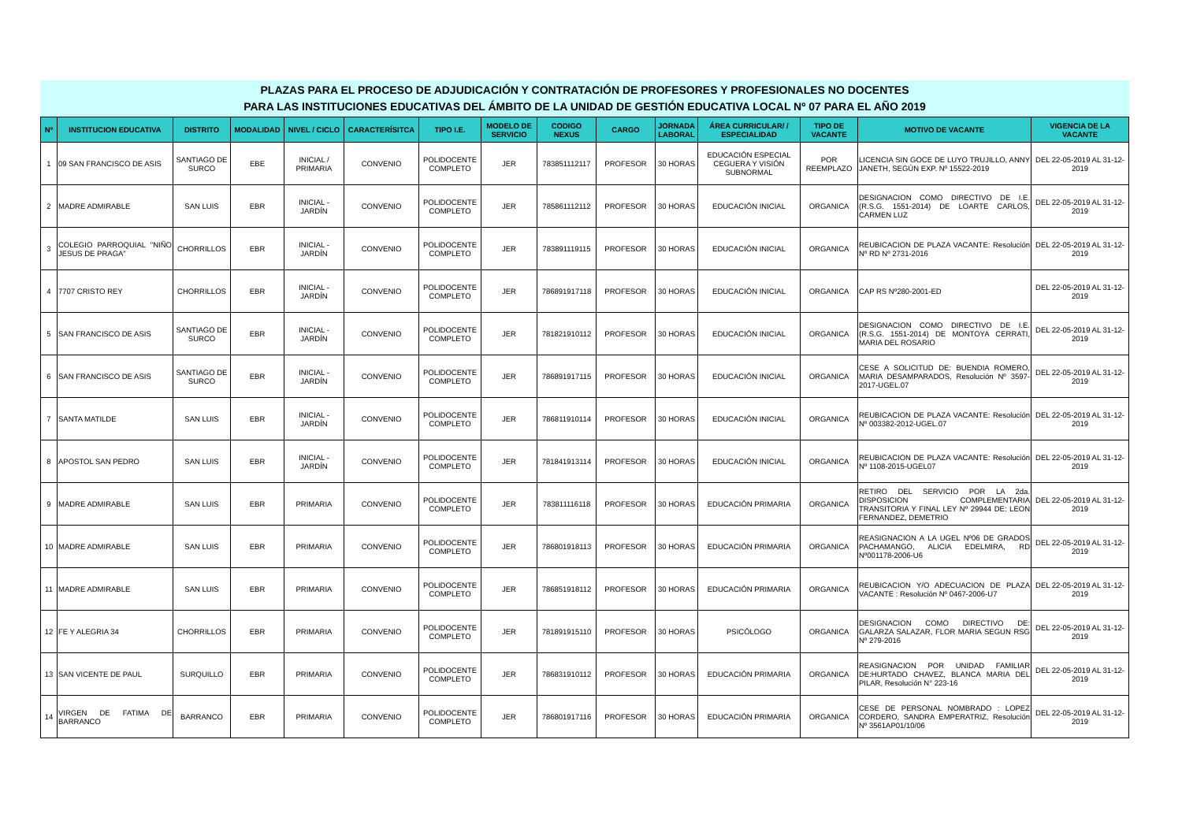PLAZAS PARA EL PROCESO DE ADJUDICACIÓN Y CONTRATACIÓN DE PROFESORES Y PROFESIONALES NO DOCENTES
PARA LAS INSTITUCIONES EDUCATIVAS DEL ÁMBITO DE LA UNIDAD DE GESTIÓN EDUCATIVA LOCAL Nº 07 PARA EL AÑO 2019
| Nº | INSTITUCION EDUCATIVA | DISTRITO | MODALIDAD | NIVEL / CICLO | CARACTERÍSITCA | TIPO I.E. | MODELO DE SERVICIO | CODIGO NEXUS | CARGO | JORNADA LABORAL | ÁREA CURRICULAR/ / ESPECIALIDAD | TIPO DE VACANTE | MOTIVO DE VACANTE | VIGENCIA DE LA VACANTE |
| --- | --- | --- | --- | --- | --- | --- | --- | --- | --- | --- | --- | --- | --- | --- |
| 1 | 09 SAN FRANCISCO DE ASIS | SANTIAGO DE SURCO | EBE | INICIAL / PRIMARIA | CONVENIO | POLIDOCENTE COMPLETO | JER | 783851112117 | PROFESOR | 30 HORAS | EDUCACIÓN ESPECIAL CEGUERA Y VISIÓN SUBNORMAL | POR REEMPLAZO | LICENCIA SIN GOCE DE LUYO TRUJILLO, ANNY JANETH, SEGÚN EXP. Nº 15522-2019 | DEL 22-05-2019 AL 31-12-2019 |
| 2 | MADRE ADMIRABLE | SAN LUIS | EBR | INICIAL - JARDÍN | CONVENIO | POLIDOCENTE COMPLETO | JER | 785861112112 | PROFESOR | 30 HORAS | EDUCACIÓN INICIAL | ORGANICA | DESIGNACION COMO DIRECTIVO DE I.E. (R.S.G. 1551-2014) DE LOARTE CARLOS, CARMEN LUZ | DEL 22-05-2019 AL 31-12-2019 |
| 3 | COLEGIO PARROQUIAL "NIÑO JESUS DE PRAGA" | CHORRILLOS | EBR | INICIAL - JARDÍN | CONVENIO | POLIDOCENTE COMPLETO | JER | 783891119115 | PROFESOR | 30 HORAS | EDUCACIÓN INICIAL | ORGANICA | REUBICACION DE PLAZA VACANTE: Resolución Nº RD Nº 2731-2016 | DEL 22-05-2019 AL 31-12-2019 |
| 4 | 7707 CRISTO REY | CHORRILLOS | EBR | INICIAL - JARDÍN | CONVENIO | POLIDOCENTE COMPLETO | JER | 786891917118 | PROFESOR | 30 HORAS | EDUCACIÓN INICIAL | ORGANICA | CAP RS Nº280-2001-ED | DEL 22-05-2019 AL 31-12-2019 |
| 5 | SAN FRANCISCO DE ASIS | SANTIAGO DE SURCO | EBR | INICIAL - JARDÍN | CONVENIO | POLIDOCENTE COMPLETO | JER | 781821910112 | PROFESOR | 30 HORAS | EDUCACIÓN INICIAL | ORGANICA | DESIGNACION COMO DIRECTIVO DE I.E. (R.S.G. 1551-2014) DE MONTOYA CERRATI, MARIA DEL ROSARIO | DEL 22-05-2019 AL 31-12-2019 |
| 6 | SAN FRANCISCO DE ASIS | SANTIAGO DE SURCO | EBR | INICIAL - JARDÍN | CONVENIO | POLIDOCENTE COMPLETO | JER | 786891917115 | PROFESOR | 30 HORAS | EDUCACIÓN INICIAL | ORGANICA | CESE A SOLICITUD DE: BUENDIA ROMERO, MARIA DESAMPARADOS, Resolución Nº 3597-2017-UGEL.07 | DEL 22-05-2019 AL 31-12-2019 |
| 7 | SANTA MATILDE | SAN LUIS | EBR | INICIAL - JARDÍN | CONVENIO | POLIDOCENTE COMPLETO | JER | 786811910114 | PROFESOR | 30 HORAS | EDUCACIÓN INICIAL | ORGANICA | REUBICACION DE PLAZA VACANTE: Resolución Nº 003382-2012-UGEL.07 | DEL 22-05-2019 AL 31-12-2019 |
| 8 | APOSTOL SAN PEDRO | SAN LUIS | EBR | INICIAL - JARDÍN | CONVENIO | POLIDOCENTE COMPLETO | JER | 781841913114 | PROFESOR | 30 HORAS | EDUCACIÓN INICIAL | ORGANICA | REUBICACION DE PLAZA VACANTE: Resolución Nº 1108-2015-UGEL07 | DEL 22-05-2019 AL 31-12-2019 |
| 9 | MADRE ADMIRABLE | SAN LUIS | EBR | PRIMARIA | CONVENIO | POLIDOCENTE COMPLETO | JER | 783811116118 | PROFESOR | 30 HORAS | EDUCACIÓN PRIMARIA | ORGANICA | RETIRO DEL SERVICIO POR LA 2da. DISPOSICION COMPLEMENTARIA TRANSITORIA Y FINAL LEY Nº 29944 DE: LEON FERNANDEZ, DEMETRIO | DEL 22-05-2019 AL 31-12-2019 |
| 10 | MADRE ADMIRABLE | SAN LUIS | EBR | PRIMARIA | CONVENIO | POLIDOCENTE COMPLETO | JER | 786801918113 | PROFESOR | 30 HORAS | EDUCACIÓN PRIMARIA | ORGANICA | REASIGNACION A LA UGEL Nº06 DE GRADOS PACHAMANGO, ALICIA EDELMIRA, RD Nº001178-2006-U6 | DEL 22-05-2019 AL 31-12-2019 |
| 11 | MADRE ADMIRABLE | SAN LUIS | EBR | PRIMARIA | CONVENIO | POLIDOCENTE COMPLETO | JER | 786851918112 | PROFESOR | 30 HORAS | EDUCACIÓN PRIMARIA | ORGANICA | REUBICACION Y/O ADECUACION DE PLAZA VACANTE : Resolución Nº 0467-2006-U7 | DEL 22-05-2019 AL 31-12-2019 |
| 12 | FE Y ALEGRIA 34 | CHORRILLOS | EBR | PRIMARIA | CONVENIO | POLIDOCENTE COMPLETO | JER | 781891915110 | PROFESOR | 30 HORAS | PSICÓLOGO | ORGANICA | DESIGNACION COMO DIRECTIVO DE: GALARZA SALAZAR, FLOR MARIA SEGUN RSG Nº 279-2016 | DEL 22-05-2019 AL 31-12-2019 |
| 13 | SAN VICENTE DE PAUL | SURQUILLO | EBR | PRIMARIA | CONVENIO | POLIDOCENTE COMPLETO | JER | 786831910112 | PROFESOR | 30 HORAS | EDUCACIÓN PRIMARIA | ORGANICA | REASIGNACION POR UNIDAD FAMILIAR DE:HURTADO CHAVEZ, BLANCA MARIA DEL PILAR, Resolución N° 223-16 | DEL 22-05-2019 AL 31-12-2019 |
| 14 | VIRGEN DE FATIMA DE BARRANCO | BARRANCO | EBR | PRIMARIA | CONVENIO | POLIDOCENTE COMPLETO | JER | 786801917116 | PROFESOR | 30 HORAS | EDUCACIÓN PRIMARIA | ORGANICA | CESE DE PERSONAL NOMBRADO : LOPEZ CORDERO, SANDRA EMPERATRIZ, Resolución Nº 3561AP01/10/06 | DEL 22-05-2019 AL 31-12-2019 |